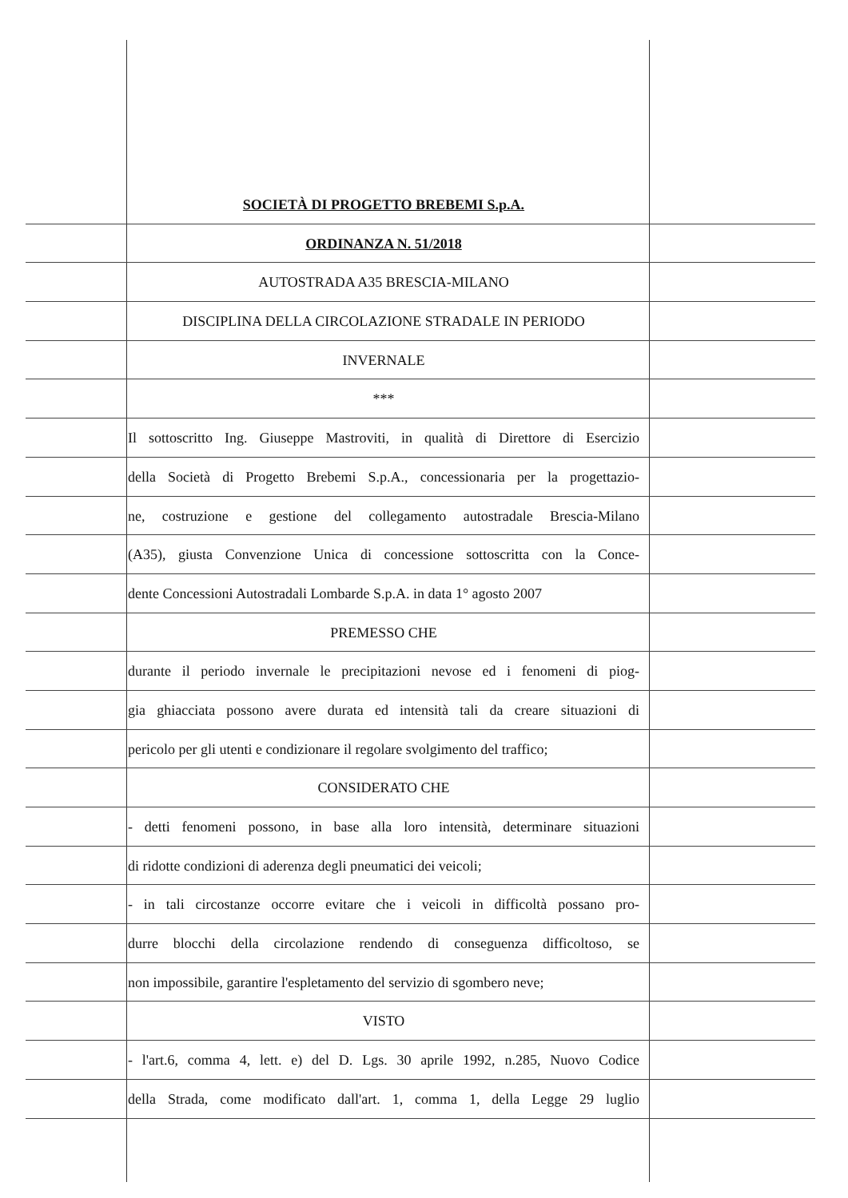SOCIETÀ DI PROGETTO BREBEMI S.p.A.
ORDINANZA N. 51/2018
AUTOSTRADA A35 BRESCIA-MILANO
DISCIPLINA DELLA CIRCOLAZIONE STRADALE IN PERIODO
INVERNALE
***
Il sottoscritto Ing. Giuseppe Mastroviti, in qualità di Direttore di Esercizio
della Società di Progetto Brebemi S.p.A., concessionaria per la progettazio-
ne, costruzione e gestione del collegamento autostradale Brescia-Milano
(A35), giusta Convenzione Unica di concessione sottoscritta con la Conce-
dente Concessioni Autostradali Lombarde S.p.A. in data 1° agosto 2007
PREMESSO CHE
durante il periodo invernale le precipitazioni nevose ed i fenomeni di piog-
gia ghiacciata possono avere durata ed intensità tali da creare situazioni di
pericolo per gli utenti e condizionare il regolare svolgimento del traffico;
CONSIDERATO CHE
- detti fenomeni possono, in base alla loro intensità, determinare situazioni
di ridotte condizioni di aderenza degli pneumatici dei veicoli;
- in tali circostanze occorre evitare che i veicoli in difficoltà possano pro-
durre blocchi della circolazione rendendo di conseguenza difficoltoso, se
non impossibile, garantire l'espletamento del servizio di sgombero neve;
VISTO
- l'art.6, comma 4, lett. e) del D. Lgs. 30 aprile 1992, n.285, Nuovo Codice
della Strada, come modificato dall'art. 1, comma 1, della Legge 29 luglio